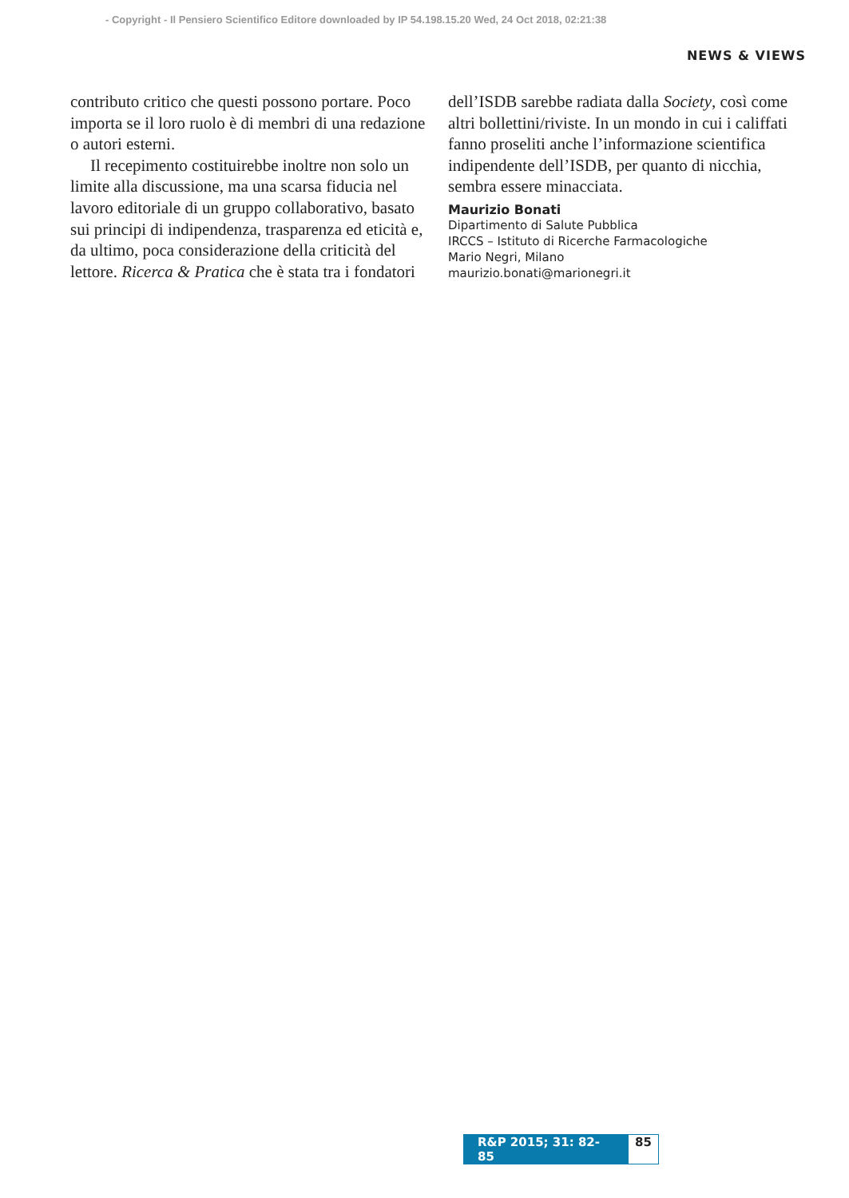- Copyright - Il Pensiero Scientifico Editore downloaded by IP 54.198.15.20 Wed, 24 Oct 2018, 02:21:38
NEWS & VIEWS
contributo critico che questi possono portare. Poco importa se il loro ruolo è di membri di una redazione o autori esterni.
Il recepimento costituirebbe inoltre non solo un limite alla discussione, ma una scarsa fiducia nel lavoro editoriale di un gruppo collaborativo, basato sui principi di indipendenza, trasparenza ed eticità e, da ultimo, poca considerazione della criticità del lettore. Ricerca & Pratica che è stata tra i fondatori
dell’ISDB sarebbe radiata dalla Society, così come altri bollettini/riviste. In un mondo in cui i califfati fanno proseliti anche l’informazione scientifica indipendente dell’ISDB, per quanto di nicchia, sembra essere minacciata.
Maurizio Bonati
Dipartimento di Salute Pubblica
IRCCS – Istituto di Ricerche Farmacologiche
Mario Negri, Milano
maurizio.bonati@marionegri.it
R&P 2015; 31: 82-85 85